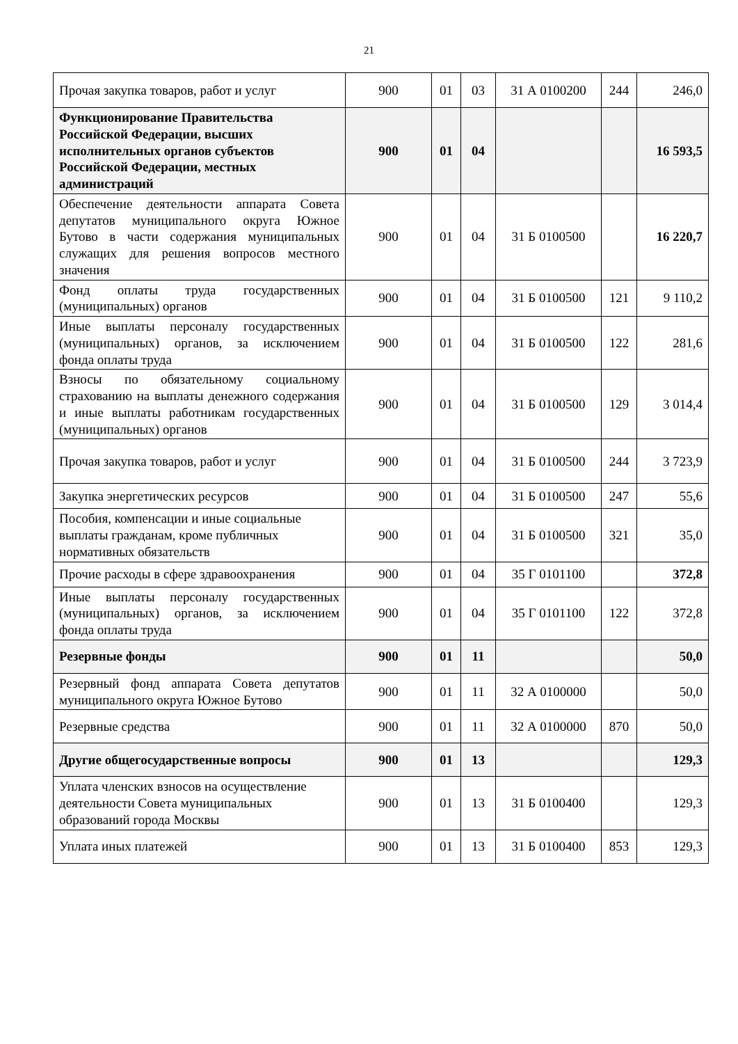21
| Прочая закупка товаров, работ и услуг | 900 | 01 | 03 | 31 А 0100200 | 244 | 246,0 |
| Функционирование Правительства Российской Федерации, высших исполнительных органов субъектов Российской Федерации, местных администраций | 900 | 01 | 04 | | | 16 593,5 |
| Обеспечение деятельности аппарата Совета депутатов муниципального округа Южное Бутово в части содержания муниципальных служащих для решения вопросов местного значения | 900 | 01 | 04 | 31 Б 0100500 | | 16 220,7 |
| Фонд оплаты труда государственных (муниципальных) органов | 900 | 01 | 04 | 31 Б 0100500 | 121 | 9 110,2 |
| Иные выплаты персоналу государственных (муниципальных) органов, за исключением фонда оплаты труда | 900 | 01 | 04 | 31 Б 0100500 | 122 | 281,6 |
| Взносы по обязательному социальному страхованию на выплаты денежного содержания и иные выплаты работникам государственных (муниципальных) органов | 900 | 01 | 04 | 31 Б 0100500 | 129 | 3 014,4 |
| Прочая закупка товаров, работ и услуг | 900 | 01 | 04 | 31 Б 0100500 | 244 | 3 723,9 |
| Закупка энергетических ресурсов | 900 | 01 | 04 | 31 Б 0100500 | 247 | 55,6 |
| Пособия, компенсации и иные социальные выплаты гражданам, кроме публичных нормативных обязательств | 900 | 01 | 04 | 31 Б 0100500 | 321 | 35,0 |
| Прочие расходы в сфере здравоохранения | 900 | 01 | 04 | 35 Г 0101100 | | 372,8 |
| Иные выплаты персоналу государственных (муниципальных) органов, за исключением фонда оплаты труда | 900 | 01 | 04 | 35 Г 0101100 | 122 | 372,8 |
| Резервные фонды | 900 | 01 | 11 | | | 50,0 |
| Резервный фонд аппарата Совета депутатов муниципального округа Южное Бутово | 900 | 01 | 11 | 32 А 0100000 | | 50,0 |
| Резервные средства | 900 | 01 | 11 | 32 А 0100000 | 870 | 50,0 |
| Другие общегосударственные вопросы | 900 | 01 | 13 | | | 129,3 |
| Уплата членских взносов на осуществление деятельности Совета муниципальных образований города Москвы | 900 | 01 | 13 | 31 Б 0100400 | | 129,3 |
| Уплата иных платежей | 900 | 01 | 13 | 31 Б 0100400 | 853 | 129,3 |